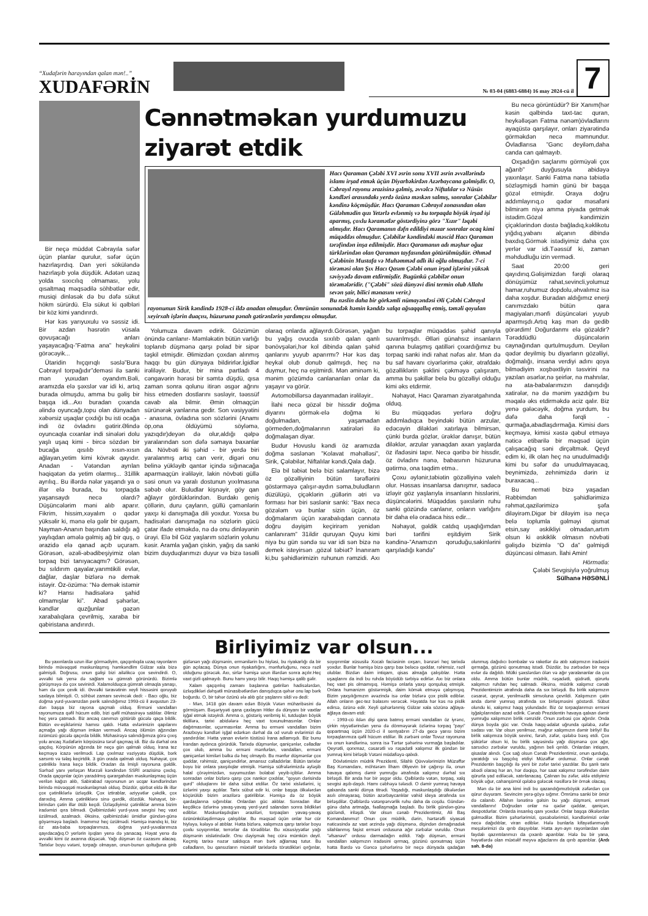“Xudafərin harayından qalan mən!..”
XUDAFƏRİN
№ 03-04 (6883-6884) 16 may 2024-cü il
7
Bir neçə müddət Cəbrayıla səfər üçün planlar qurulur, səfər üçün hazırlaşırdıq. Dan yeri söküləndə hazırlaşıb yola düşdük. Adətən uzaq yolda sıxıcılıq olmaması, yolu qısaltmaq məqsədilə söhbətlər edir, musiqi dinləsək də bu dəfə sükut hökm sürürdü. Elə sükut ki qəlbləri bir köz kimi yandırırdı.
Hər kəs yarıyuxulu və səssiz idi. Bir azdan həsrətin vüsala qovuşacağı anları yaşayacağıq-”Fatma ana” heykəlini görəcəyik...
Ütaridin hıçqırıqlı səslə”Bura Cəbrayıl torpağıdır”deməsi ilə sanki mən yuxudan oyandım.Bəli, aramızda elə şəxslər var idi ki, artıq burada olmuşdu, amma bu gəliş bir başqa idi...Axı buradan çıxanda əlində oyuncağı,topu olan dünyadan xəbərsiz uşaqlar çıxdığı bu isti ocağa indi öz övladını gətirir.Əlində oyuncaqla cıxanlar indi sinələri dolu yaşlı uşaq kimi - bircə sözdən bir bucağa qısılıb xısın-xısın ağlayan,yetim kimi kövrək qayıdır. Anadan - Vətəndən ayrılan həqiqətən də yetim olarmış... 31illik ayrılıq.. Bu illərdə nələr yaşandı ya o illər elə burada, bu torpaqda yaşansaydı necə olardı? Düşüncələrim məni alıb aparır. Fikrim, hissim,xəyalım o qədər yüksəlir ki, mənə elə gəlir bir quşam, Nayman-Ananın başından saldığı ağ yaylıqdan əmələ gəlmiş ağ bir quş, o ərazidə elə qanad açıb uçuram. Görəsən, əzəli-əbədibeşiyimiz olan torpaq bizi tanıyacaqmı? Görəsən, bu sıldırım qayalar,yarımtikili evlər, dağlar, daşlar bizlərə nə demək istəyir. Öz-özümə: “Nə demək istəmir ki? Hansı hadisələrə şahid olmamışlar ki”. Abad şəhərlər, kəndlər quzğunlar gəzən xarabalıqlara çevrilmiş, xaraba bir qəbiristana andırırdı.
Cənnətməkan yurdumuzu ziyarət etdik
Hacı Qaraman Çələbi XVI əsrin sonu XVII əsrin əvvəllərində islamı irşad etmək üçün Diyarbəkirdən Azərbaycana gəlmişdir. O, Cəbrayıl rayonu ərazisinə gəlmiş, əvvəlcə Niftalılar və Nüsüs kəndləri arasındakı yerdə özünə məskən salmış, sonralar Çələbilər kəndinə köçmüşdür. Hacı Qaraman Cəbrayıl zonasından olan Güləhmədin qızı Yetərlə evlənmiş və bu torpaqda böyük irşad işi aparmış, çoxlu kəramətlər göstərdiyinə görə "Xızır" ləqəbi almışdır. Hacı Qaramanın dəfn edildiyi məzar sonralar ocaq kimi müqəddəs olmuşdur. Çələbilər kəndindəki məscid Hacı Qaraman tərəfindən inşa edilmişdir. Hacı Qaramanın adı məşhur oğuz türklərindən olan Qaraman tayfasından götürülmüşdür. Əhməd Çələbinin Mustafa və Muhəmməd adlı iki oğlu olmuşdur. 7-ci törəməsi olan Şıx Hacı Qasım Çələbi onun irşad işlərini yüksək səviyyədə davam etdirmişdir. Bugünkü çələbilər onun törəmələridir. ("Çələbi" sözü dünyəvi dini termin olub Allahı sevən şair, bilici mənasını verir.)
Bu nəslin daha bir görkəmli nümayəndəsi Əli Çələbi Cəbrayıl rayonunun Sirik kəndində 1928-ci ildə anadan olmuşdur. Ömrünün sonunadək həmin kənddə xalqa ağsaqqallıq etmiş, təməli qoyulan xeyirxah işlərin duaçısı, hüzuruna pənah gətirənlərin yardımçısı olmuşdur.
Yolumuza davam edirik. Gözümün önündə canlanır- Məmləkətin bütün varlığı toplanıb düşmənə qarşı polad bir sipər təşkil etmişdir. Əlimizdən çoxdan alınmış haqqı bu gün dünyaya bildirirlər.İgidlər irəliləyir. Budur, bir mina partladı 4 cəngavərin hərəsi bir səmtə düşdü, qısa zaman sonra qolunu itirən əsgər ağrını hiss etmeden dostlarını səsləyir, təəssüf cavab ala bilmir. Əmin olmaqçün sürünərək yanlarına gedir. Son vəsiyyətini - anasına, övladına son sözlərini (Anamı öp,ona öldüyümü söyləmə, yazıqdır)deyən də olur,aldığı qəlpə yaralarından son dəfə səmaya baxanlar da. Növbəti iki şəhid - bir yerdə biri yaralanmış artıq can verir, digəri onu belinə yükləyib qantər içində sığınacağa aparmaqçün irəliləyir, lakin növbəti güllə səsi onun və yaralı dostunun yıxılmasına səbəb olur. Buludlar kişnəyir, göy qan ağlayır gördüklərindən. Burdakı geniş çöllərin, duru çayların, güllü çəmənlərin yaxşı ki danışmağa dili yoxdur. Yoxsa bu hadisələri danışmağa nə sözlərin gücü çatar ifade etməkdə, nə də onu dinləyənin ürəyi. Elə bil Göz yaşlarım sözlərin yolunu kəsir. Aramla yağan çiskin, yağış da sanki bizim duyduqlarımızı duyur və bizə təsəlli olaraq onlarda ağlayırdı.Görəsən, yağan bu yağış ovucda sıxılıb qalan qanlı bənövşələri,hər kol dibində qalan şəhid qanlarını yuyub aparırmı? Hər kəs daş heykəl olub donub qalmışdı, heç nə duymur, heç nə eşitmirdi. Mən əminəm ki, mənim gözümdə canlananları onlar da yaşayır və görür.
Avtomobillərsə dayanmadan irəliləyir..
İlahi necə gözəl bir hissdir doğma diyarını görmək-elə doğma ki doğulmadan, yaşamadan görmeden,doğmalarının xatirələri ilə doğmalaşan diyar.
Budur Hovuslu kəndi öz aramızda doğma səslənən ”Kolavat məhəlləsi”, Sirik, Çələbilər, Niftalılar kəndi,Qala dağı.
Elə bil təbiət belə bizi salamlayır, bizə öz gözəlliyinin bütün tərəflərini göstərməyə çalışır-aydın səma,buludların düzülüşü, çiçəklərin ,güllərin ətri və forması hər biri səslənir sanki: “Bax necə gözələm və bunlar sizin üçün, öz doğmalarım üçün xarabalıqdan cənnətə doğru dəyişim keçirirəm yenidən canlanıram” 31ildir quruyan Quyu kimi niyə bu gün səndə su var idi sən bizə nə demek isteyirsən ,gözəl təbiət? İnanıram ki,bu şəhidlərimizin ruhunun rəmzidi. Axı bu torpaqlar müqəddəs şəhid qanıyla suvarılmışdı. Əlləri günahsız insanların qanına bulaşmış qatilləri çıxardığımız bu torpaq sanki indi rahat nəfəs alır. Mən də bu saf havanı ciyərlərimə çəkir, ətrafdakı gözəlliklərin şəklini çəkməyə çalışıram, amma bu şəkillər belə bu gözəlliyi olduğu kimi əks etdirmir.
Nəhayət, Hacı Qaraman ziyarətgahında olduq.
Bu müqqədəs yerlərə doğru addımladıqca beyindəki bütün arzular, edəcəyin diləkləri xatırlaya bilmirsən, çünki burda gözlər, ürəklər danışır, bütün diləklər, arzular yanaqdan axan yaşlarda öz ifadəsini tapır. Necə qəribə bir hissdir, öz övladını nənə, babasının hüzuruna gətirmə, ona təqdim etmə..
Çoxu əylənir,təbiətin gözəlliyinə valeh olur. Həssas insanlarsa danışmır, sadəcə izləyir göz yaşlarıyla insanların hisslərini, düşüncələrini. Müqəddəs şəxslərin ruhu sanki gözündə canlanır, onların varlığını bir daha elə oradaca hiss edir...
Nəhayət, gəldik catdıq uşaqlığımdan bəri tərifini eşitdiyim Sirik kəndinə-”Anamızın qoruduğu,sakinlərini qarşıladığı kəndə”
Bu necə görüntüdür? Bir Xanım(hər kəsin qəlbində taxt-tac quran, heykəlləşən Fatma nənəm)övladlarını ayaqüstə qarşılayır, onları ziyarətində görməkdən necə məmnundur. Övladlarısa ”Gənc deyiləm,daha canda can qalmayıb.
Oxşadığın saçlarımı görmüyəli çox ağarıb” duyğusuyla abidəyə yaxınlaşır. Sanki Fatma nənə təbiətlə sözləşmişdi həmin günü bir başqa gözəl etmişdir. Oraya doğru addımlayırıq,o qədər məsafəni bilmirəm niyə amma piyada getmək istədim.Gözəl kəndimizin çiçəklərindən dəstə bağladıq,kəklikotu yığdıq,yabanı alçanın dibində baxdıq.Görmək istədiyimiz daha çox yerlər var idi.Təəssüf ki, zaman məhdudluğu izin vermədi.
Saat 20:00 geri qayıdırıq.Gəlişimizdən fərqli olaraq dönüşümüz rahat,sevincli,yolumuz hamar,ruhumuz dopdolu,əhvalımız isə daha xoşdur. Buradan aldığımız enerji canımızdakı bütün qara magiyaları,mənfi düşüncələri yuyub aparmışdı.Artıq kaş mən də gedib görərdim! Doğurdanmı elə gözəldir? Tərəddüdlü düşüncələrin caynağından qurtulmuşdum. Deyilən qədər deyilmiş bu diyarların gözəlliyi, doğmalığı, insana verdiyi adını qoya bilmədiyim xoşbəxtliyin təsvirini nə yazılan əsərlər,nə şeirlər, nə mahnılar, nə ata-babalarımızın danışdığı xatirələr, nə də mənim yazdığım bu məqalə əks etdirməkdə aciz qalır. Biz yenə gələcəyik, doğma yurdum, bu dəfə daha fərqli - qurmağa,abadlaşdırmağa. Kimisi dərs keçməyə, kimisi xəstə qəbul etməyə nəticə etibarilə bir məqsəd üçün çalışacağıq səni dirçəltmək. Qeyd edim ki, ilk olan heç nə unudulmadığı kimi bu səfər də unudulmayacaq, beynimizdə, zehnimizdə dərin iz buraxacaq...
Bu neməti bizə yaşadan Rəbbimdən şəhidlərimizə rəhmət,qazilərimizə şəfa diləyirəm.Digər bir diləyim isə neçə belə toplumla gəlməyi qismət etsin,say əskikliyi olmadan,artım olsun ki əskiklik olmasın növbəti gəlişdə bizimlə “O da” gəlmişdi düşüncəsi olmasın. İlahi Amin!
Hörmətlə:
Çələbi Sevgisiylə yoğrulmuş
Sülhanə HƏSƏNLİ
Birliyimiz var olsun...
Bu yaxınlarda uzun illər görmədiyim, qaçqınlıqda uzaq rayonların birində müvəqqəti məskunlaşmış həmkəndlim Gülzar xala bizə gəlmişdi. Doğrusu, onun gəlişi bizi ailəlikcə çox sevindirdi. O, əvvəlki tək yenə də sağlam və gümrah görünürdü. Bizimlə görüşməyə də çox sevinirdi. Xalamolduqca gümrah olmaqla yanaşı, həm də çox çevik idi. Əvvəlki təravətinin xeyli hissəsini qoruyub saxlaya bilmişdi. O, söhbət zamanı sevincək dedi: - Bacı oğlu, biz doğma yurd-yuvamzdan perik salındığımız 1993-cü il avqustun 23-dən başqa biz rayona qaçmalı olduq. Erməni vandalları rayonumuza qəfil hücum edib, bizi qəfil mühasirəyə saldılar. Əlimiz heç yerə çatmadı. Biz ancaq canımızı götürüb gücələ qaça bildik. Bütün ev-eşiklərimiz hamısı qaldı. Hətta evlərimizin qapılarını açmağa yağı düşmən imkan vermədi. Ancaq ölümün ağzından özümüzü gücələ qaçırda bildik. Mühasirəyə salındığımıza görə çıxış yolu ancaq Xudafərin körpüsünə tərəf qaçmaq idi. Biz də dərhal ora qaçdıq. Körpünün ağzında bir neçə gün qalmalı olduq. İrana tez keçməyə icazə verilmədi. Lap çıxılmaz vəziyyətə düşdük, bərk sarsıntı və təlaş keçirtdik. 3 gün orada qalmalı olduq. Nəhayət, çox çətinliklə İrana keçə bildik. Oradan da İmişli rayonuna gəldik. Sərhəd yanı yerləşən Mərzəli kəndindən SSRİ ərazisinə çıxdıq. Orada qaçqınlar üçün yaradılmış qərargahdan məskunlaşmaq üçün verilən kağızı alıb, Sabirabad rayonunun ən ucqar kəndlərindən birində müvəqqəti məskunlaşmalı olduq. Düzdür, qürbət eldə ilk illər çox çətinliklərlə üzləşdik. Çox iztirablar, əziyyətlər çəkdik, çox darıxdıq. Amma çətinliklərə sinə gərdik, dözdük. Nəhayət, bir-birindən çətin illər ötüb keçdi. Üzləşdiyimiz çətinliklər amma bizim iradəmizi qıra bilmədi. Qəlbimizdəki yurd-yuva sevgisi heç vaxt üzülmədi, azalmadı. Əksinə, qəlbimizdəki ümidlər gündən-günə göyərməyə başladı. İnamımız heç üzülmədi. Həmişə inandıq ki, biz öz ata-baba torpaqlarımıza, doğma yurd-yuvalarımıza qayıdacağıq.O yerlərin işıqları yenə də yanacaq. Həyat yenə də əvvəlki kimi öz axarına düşəcək. Yağı düşmən öz cəzasını alacaq. Tarixlər boyu vətəni, torpağı olmayan, onun-bunun qoltuğuna girib gizlənən yağı düşmənin, ermənilərin bu hiyləsi, bu riyakarlığı da bir gün açılacaq. Dünya onun riyakarlığını, mənfurluğunu, necə rəzil olduğunu görəcək. Axı, sirlər həmişə uzun illərdən sonra açılır.Heç vaxt gizli qalmayıb. Bunu hamı yaxşı bilir. Haqq həmişə qalib gəlir.
Xalam qaçqınlıq zamanı başlarına gətirilən hadisələrdən, üzləşdikləri dəhşətli münasibətlərdən danışdıqca qəhər onu lap bərk boğurdu. O, bir təhər özünü ələ alıb göz yaşlarını sildi və dedi:
- Mən, 1418 gün davam edən Böyük Vətən müharibəsini də görmüşəm. Bəşəriyyəti qana çaxlayan Hitler də dünyanı bir vaxtlar işğal etmək istəyirdi. Amma o, göstəriş veribmiş ki, tutduqları böyük tikililərə, tarixi abidələrə heç vaxt toxunulmasınlar. Onları dağıtmasınlar, uçurmasınlar. Amma bu erməni vandalları bizim Arazboyu kəndləri işğal edərkən dərhal da od vurub evlərimizi də yandırdılar. Hətta yanan evlərin tüstüsü İrana adlamışdı. Biz bunu İrandan aydınca görürdük. Tarixdə düşmənlər, qaniçənlər, cəlladlar çox olub, amma bu erməni mənfurları, vandalları, erməni qaniçənləri kimiləri bəlkə də heç olmayıb. Bu mənfur düşmənlər çox qəddar, rəhimsiz, qaniçəndirlər, amansız cəlladdırlar. Bütün tarixlər boyu biz onlara yaxşılıqlar etmişik. Həmişə süfrələrimizdə əyləşib halal çörəyimizdən, suyumuzdan bolabal yeyib-içiblər. Amma sonradan onlar bizlərə qarşı çox nankor çıxdılar, ”qoyun dərisində qurd” olduqlarını bir daha sübut etdilər. Öz tarixi xislətlərini, iç üzlərini yaxşı açdılar. Tarix sübut edir ki, onlar başqa ölkələrdən köçürülüb bizim ərazilərə gətiriliblər. Həmişə də öz böyük qardaşlarına sığınıblar. Onlardan güc alıblar. Sonradan illər keçdikcə özlərinə yavaş-yavaş yerd-yurd salandan sonra bildikləri ediblər. Məskunlaşdıqları əraziləri, torpaqları yavaş-yavaş özününküləşdirməyə çalışıblar. Bu məqsəd üçün onlar hər cür hiyləyə, kələyə əl atıblar. Hətta bizlərə, xalqımıza qarşı tarixlər boyu çoxlu soyqırımlar, terrorlar da törədiblər. Bu xüsusiyyətlər yağı düşmənin xislətindədir. Onu dəyişmək heç cürə mümkün deyil. Keçmiş tarixə nəzər saldıqca mən bərk ağlamaq tutur. Bu cəlladların, bu qansızların müxtəlif tarixlərdə törətdikləri qırğınlar, soyqırımlar xüsusilə Xocalı faciəsinin oxşarı, bənzəri heç tarixdə yoxdur. Bunlar həmişə bizə qarşı bax beləcə qəddar, rəhimsiz, rəzil olublar. Bizdən daim intiqam, qisas almağa çalışıblar. Hətta uşaqlarını da indi bu ruhda böyüdüb tərbiyə edirlər. Axı biz onlara heç vaxt pis olmamışıq. Həmişə onlarla yaxşı qonşuluq etmişik. Onlara humanizm göstərmişik, daim kömək etməyə çalışmışıq. Bizim yaxşılığımızın əvəzində isə onlar bizlərə çox pislik ediblər. Allah onların gec-tez bəlasını verəcək. Həyatda hər kəs nə pislik edirsə, özünə edir. Xeyli qəhərlənmiş Gülzar xala sözünə ağlaya-ağlaya davam etdi:
- 1993-cü ildən dişi qana batmış erməni vandalları öz iyrənc, çirkin niyyətlərindən yenə də dönməyərək özlərinə torpaq ”payı” qopartmaq üçün 2020-ci il sentyabrın 27-də gecə yarısı bizim torpaqlarımıza qəfil hücum etdilər. İlk zərbəni onlar Tovuz rayonuna və onun kəndlərinə, sonra isə Tərtər şəhərinə vurmağa başladılar. Qeyrətli, qorxmaz, cəsarətli və rəşadətli xalqımız ilk gündən bir yumruq kimi birləşib Vətəni müdafiəyə qalxdı.
Dövlətimizin müdrik Prezidenti, Silahlı Qüvvələrimizin Müzəffər Baş Komandanı, möhtərəm İlham Əliyevin bir çağırışı ilə, onun havaya qalxmış dəmir yumruğu ətrafında xalqımız dərhal sıx birləşdi. Bir anda hər bir əsgər oldu. Qəlblərdə vətən, torpaq, xalq sevgisi aşıb-daşdı. Hamı cəbhəyə tələsdi. O dəmir yumruq havaya qalxanda sanki dünya titrədi. Yaşadığı, məskunlaşdığı ölkələrdən asılı olmayaraq, bütün azərbaycanlılar vahid ideya ətrafında sıx birləşdilər. Qəlblərdə vətənpərvərlik ruhu daha da coşdu. Gündən-günə daha artmağa, fəallaşmağa başladı. Bu birlik gündən-günə gücləndi, iriləşdi. Var olsun cənab Prezidentimiz, Ali Baş Komandanımız! Onun çox müdrik, dərin, hərtərəfli siyasəti nəticəsində az vaxt ərzində yağı düşmənə, dişindən dırnağınadək silahlanmış faşist erməni ordusuna ağır zərbələr vuruldu. Onun ”əfsanəvi” ordusu darmadağın edildi. Yağı düşmən, erməni vandalları xalqımızın iradəsini qırmaq, gözünü qorxutmaq üçün hətta Bərdə və Gəncə şəhərlərinə bir neçə dünyada qadağan olunmuş dağıdıcı bombalar və raketlər də atıb xalqımızın iradəsini qırmağa, gözünü qorxutmaq istədi. Düzdür, bu zərbədən bir neçə evlər də dağıldı. Mülki şəxslərdən ölən və ağır yaralananlar da çox oldu. Amma bütün bunlar müdrik, rəşadətli, qüdrətli, qürurlu xalqımızı ruhdan heç salmadı. Əksinə, müdrik xalqımız cənab Prezidentimizin ətrafında daha da sıx birləşdi. Bu birlik xalqımızın cəsarət, qeyrət, yenilməzlik simvoluna çevrildi. Xalqımızın çətin anda dəmir yumruq ətrafında sıx birləşməsini göstərdi. Sübut olundu ki, xalqımız haqq yolundadır. Biz öz torpaqlarımızı erməni işğalçılarından azad edirik. Cənab Prezidentin havaya qalxan dəmir yumruğu xalqımızın birlik rəmzidir. Onun zərbəsi çox ağırdır. Onda dünya boyda güc var. Onda haqq-ədalət uğrunda qələbə, zəfər sədası var. Var olsun yenilməz, məğrur xalqımızın dəmir birliyi! Bu birlik xalqımıza böyük sevinc, fərəh, zəfər, qələbə bəxş etdi. Çox şükürlər olsun ki, bu birlik sayəsində yağı düşmənə çox ağır, sarsıdıcı zərbələr vuruldu, yağının beli qırıldı. Onlardan intiqam, qisaslar alındı. Çox sağ olsun Cənab Prezidentimiz, onun qurduğu, yaratdığı və başçılıq etdiyi Müzəffər ordumuz. Onlar cənab Prezidentin başçılığı ilə yeni bir zəfər tarixi yazdılar. Bu şanlı tarix əbədi olaraq hər an, hər dəqiqə, hər saat xalqımız tərəfindən daim qürurla yad ediləcək, xatırlanacaq. Çalınan bu zəfər, əldə etdiyimiz böyük uğur, cahanşümül qələbə gələcək nəsillərə bir örnək olacaq.
Mən də bir ana kimi indi bu qazandığımızböyük zəfərdən çox qürur duyuram. Sevincim yerə-göyə sığmır. Ömrümə sanki bir ömür də calanıb. Allahın lənətinə gəlsin bu yağı düşməni, erməni vandallarını! Doğrudan onlar nə qədər qəddar, qaniçən, despotdurlar. Onlarda insanlıq qanı yoxdur. Onlar başqa ölkələrdən gəlmədilər. Bizim şəhərlərimizi, qəsəbələrimizi, kəndlərimizi onlar necə dağıdıblar, viran ediblər. Hələ bunlarla kifayətlənməyib meşələrimizi də qırıb daşıyıblar. Hətta ayrı-ayrı rayonlardan olan faydalı qazıntılarımızı da çıxarıb aparıblar. Hələ bu bir yana, həyətlərdə olan müxtəlif meyvə ağaclarını da qırıb aparıblar. (Ardı səh. 8-də)